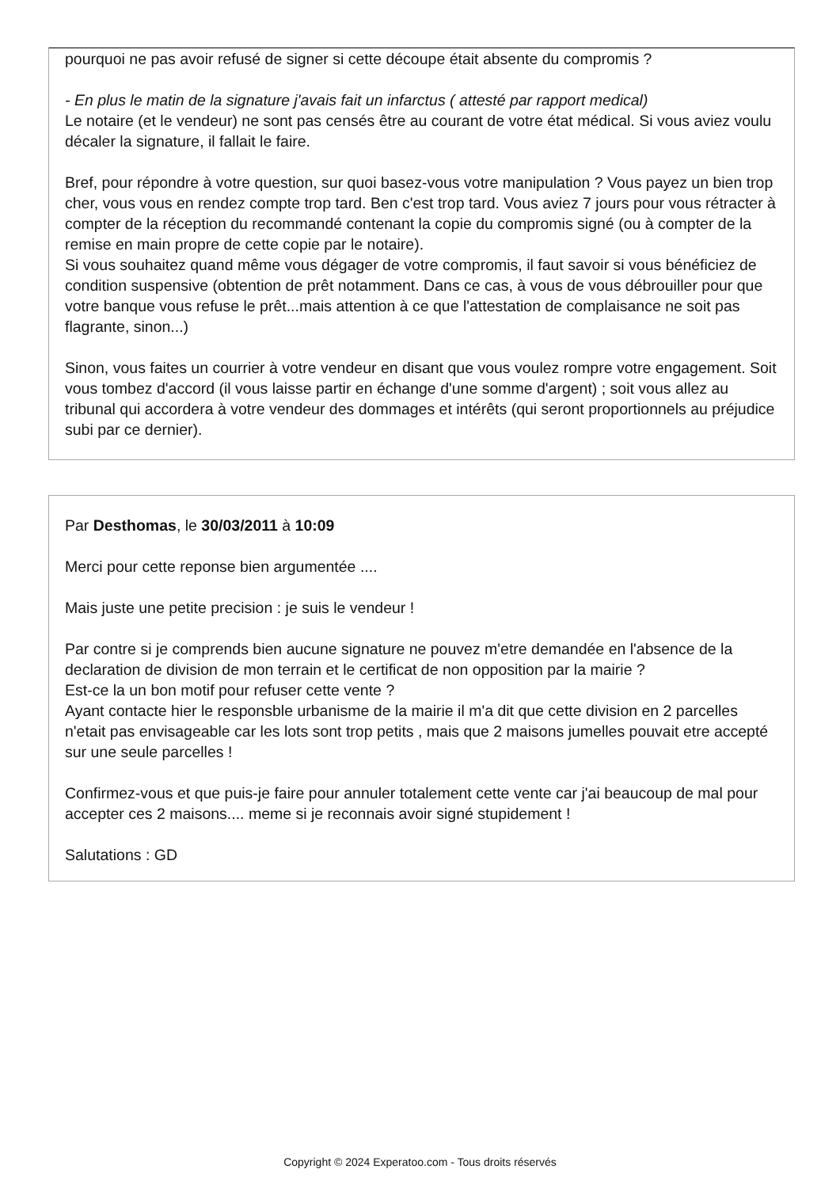pourquoi ne pas avoir refusé de signer si cette découpe était absente du compromis ?
- En plus le matin de la signature j'avais fait un infarctus ( attesté par rapport medical)
Le notaire (et le vendeur) ne sont pas censés être au courant de votre état médical. Si vous aviez voulu décaler la signature, il fallait le faire.
Bref, pour répondre à votre question, sur quoi basez-vous votre manipulation ? Vous payez un bien trop cher, vous vous en rendez compte trop tard. Ben c'est trop tard. Vous aviez 7 jours pour vous rétracter à compter de la réception du recommandé contenant la copie du compromis signé (ou à compter de la remise en main propre de cette copie par le notaire).
Si vous souhaitez quand même vous dégager de votre compromis, il faut savoir si vous bénéficiez de condition suspensive (obtention de prêt notamment. Dans ce cas, à vous de vous débrouiller pour que votre banque vous refuse le prêt...mais attention à ce que l'attestation de complaisance ne soit pas flagrante, sinon...)
Sinon, vous faites un courrier à votre vendeur en disant que vous voulez rompre votre engagement. Soit vous tombez d'accord (il vous laisse partir en échange d'une somme d'argent) ; soit vous allez au tribunal qui accordera à votre vendeur des dommages et intérêts (qui seront proportionnels au préjudice subi par ce dernier).
Par Desthomas, le 30/03/2011 à 10:09
Merci pour cette reponse bien argumentée ....
Mais juste une petite precision : je suis le vendeur !
Par contre si je comprends bien aucune signature ne pouvez m'etre demandée en l'absence de la declaration de division de mon terrain et le certificat de non opposition par la mairie ?
Est-ce la un bon motif pour refuser cette vente ?
Ayant contacte hier le responsble urbanisme de la mairie il m'a dit que cette division en 2 parcelles n'etait pas envisageable car les lots sont trop petits , mais que 2 maisons jumelles pouvait etre accepté sur une seule parcelles !
Confirmez-vous et que puis-je faire pour annuler totalement cette vente car j'ai beaucoup de mal pour accepter ces 2 maisons.... meme si je reconnais avoir signé stupidement !
Salutations : GD
Copyright © 2024 Experatoo.com - Tous droits réservés